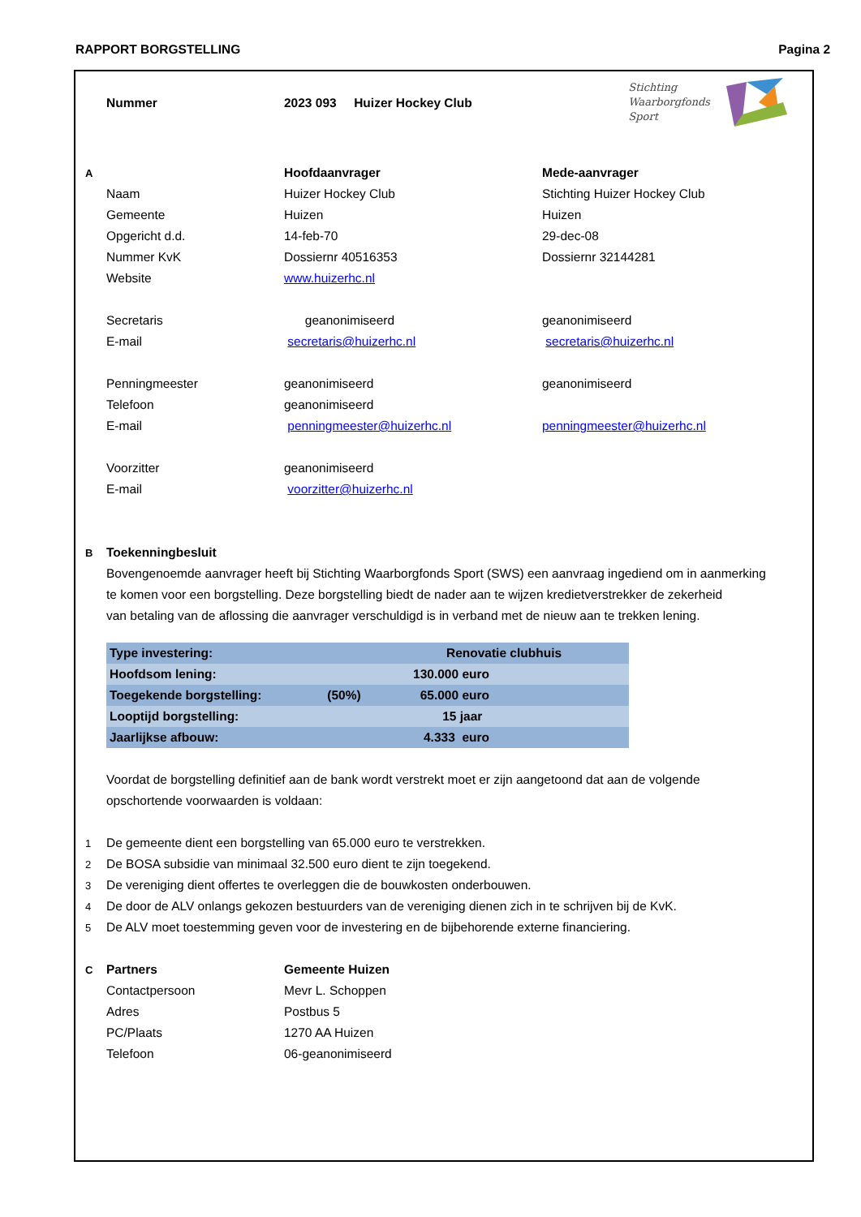RAPPORT BORGSTELLING Pagina 2
Stichting
Waarborgfonds
Sport
| | Nummer | 2023 093 Huizer Hockey Club | |
| A | | Hoofdaanvrager | Mede-aanvrager |
| | Naam | Huizer Hockey Club | Stichting Huizer Hockey Club |
| | Gemeente | Huizen | Huizen |
| | Opgericht d.d. | 14-feb-70 | 29-dec-08 |
| | Nummer KvK | Dossiernr 40516353 | Dossiernr 32144281 |
| | Website | www.huizerhc.nl | |
| | Secretaris | geanonimiseerd | geanonimiseerd |
| | E-mail | secretaris@huizerhc.nl | secretaris@huizerhc.nl |
| | Penningmeester | geanonimiseerd | geanonimiseerd |
| | Telefoon | geanonimiseerd | |
| | E-mail | penningmeester@huizerhc.nl | penningmeester@huizerhc.nl |
| | Voorzitter | geanonimiseerd | |
| | E-mail | voorzitter@huizerhc.nl | |
| B | Toekenningbesluit | | |
| | Bovengenoemde aanvrager heeft bij Stichting Waarborgfonds Sport (SWS) een aanvraag ingediend om in aanmerking | | |
| | te komen voor een borgstelling. Deze borgstelling biedt de nader aan te wijzen kredietverstrekker de zekerheid | | |
| | van betaling van de aflossing die aanvrager verschuldigd is in verband met de nieuw aan te trekken lening. | | |
| Type investering: | | Renovatie clubhuis | |
| Hoofdsom lening: | | 130.000 euro | |
| Toegekende borgstelling: | (50%) | 65.000 euro | |
| Looptijd borgstelling: | | 15 jaar | |
| Jaarlijkse afbouw: | | 4.333 euro | |
| | Voordat de borgstelling definitief aan de bank wordt verstrekt moet er zijn aangetoond dat aan de volgende | | |
| | opschortende voorwaarden is voldaan: | | |
| 1 | De gemeente dient een borgstelling van 65.000 euro te verstrekken. | | |
| 2 | De BOSA subsidie van minimaal 32.500 euro dient te zijn toegekend. | | |
| 3 | De vereniging dient offertes te overleggen die de bouwkosten onderbouwen. | | |
| 4 | De door de ALV onlangs gekozen bestuurders van de vereniging dienen zich in te schrijven bij de KvK. | | |
| 5 | De ALV moet toestemming geven voor de investering en de bijbehorende externe financiering. | | |
| C | Partners | Gemeente Huizen | |
| | Contactpersoon | Mevr L. Schoppen | |
| | Adres | Postbus 5 | |
| | PC/Plaats | 1270 AA Huizen | |
| | Telefoon | 06-geanonimiseerd | |